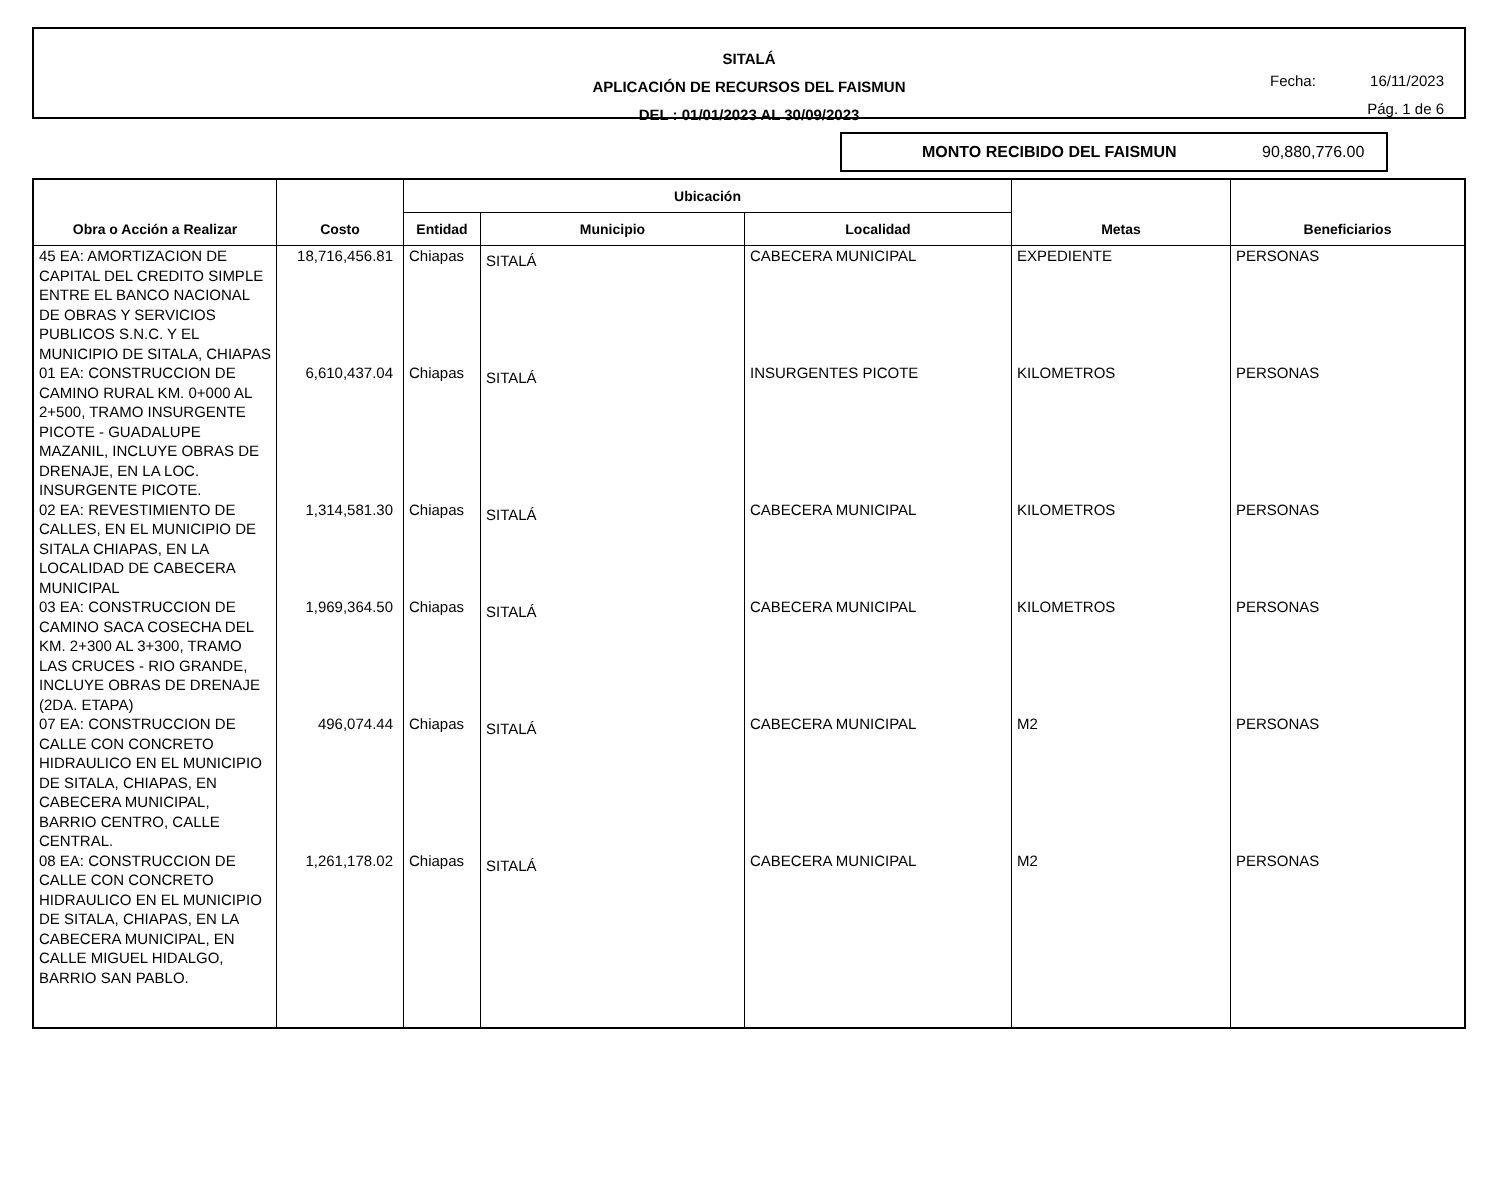SITALÁ
APLICACIÓN DE RECURSOS DEL FAISMUN
DEL : 01/01/2023 AL 30/09/2023
Fecha: 16/11/2023
Pág. 1 de 6
MONTO RECIBIDO DEL FAISMUN 90,880,776.00
| Obra o Acción a Realizar | Costo | Ubicación | | | Metas | Beneficiarios |
| --- | --- | --- | --- | --- | --- | --- |
| | | Entidad | Municipio | Localidad | | |
| 45 EA: AMORTIZACION DE CAPITAL DEL CREDITO SIMPLE ENTRE EL BANCO NACIONAL DE OBRAS Y SERVICIOS PUBLICOS S.N.C. Y EL MUNICIPIO DE SITALA, CHIAPAS | 18,716,456.81 | Chiapas | SITALÁ | CABECERA MUNICIPAL | EXPEDIENTE | PERSONAS |
| 01 EA: CONSTRUCCION DE CAMINO RURAL KM. 0+000 AL 2+500, TRAMO INSURGENTE PICOTE - GUADALUPE MAZANIL, INCLUYE OBRAS DE DRENAJE, EN LA LOC. INSURGENTE PICOTE. | 6,610,437.04 | Chiapas | SITALÁ | INSURGENTES PICOTE | KILOMETROS | PERSONAS |
| 02 EA: REVESTIMIENTO DE CALLES, EN EL MUNICIPIO DE SITALA CHIAPAS, EN LA LOCALIDAD DE CABECERA MUNICIPAL | 1,314,581.30 | Chiapas | SITALÁ | CABECERA MUNICIPAL | KILOMETROS | PERSONAS |
| 03 EA: CONSTRUCCION DE CAMINO SACA COSECHA DEL KM. 2+300 AL 3+300, TRAMO LAS CRUCES - RIO GRANDE, INCLUYE OBRAS DE DRENAJE (2DA. ETAPA) | 1,969,364.50 | Chiapas | SITALÁ | CABECERA MUNICIPAL | KILOMETROS | PERSONAS |
| 07 EA: CONSTRUCCION DE CALLE CON CONCRETO HIDRAULICO EN EL MUNICIPIO DE SITALA, CHIAPAS, EN CABECERA MUNICIPAL, BARRIO CENTRO, CALLE CENTRAL. | 496,074.44 | Chiapas | SITALÁ | CABECERA MUNICIPAL | M2 | PERSONAS |
| 08 EA: CONSTRUCCION DE CALLE CON CONCRETO HIDRAULICO EN EL MUNICIPIO DE SITALA, CHIAPAS, EN LA CABECERA MUNICIPAL, EN CALLE MIGUEL HIDALGO, BARRIO SAN PABLO. | 1,261,178.02 | Chiapas | SITALÁ | CABECERA MUNICIPAL | M2 | PERSONAS |